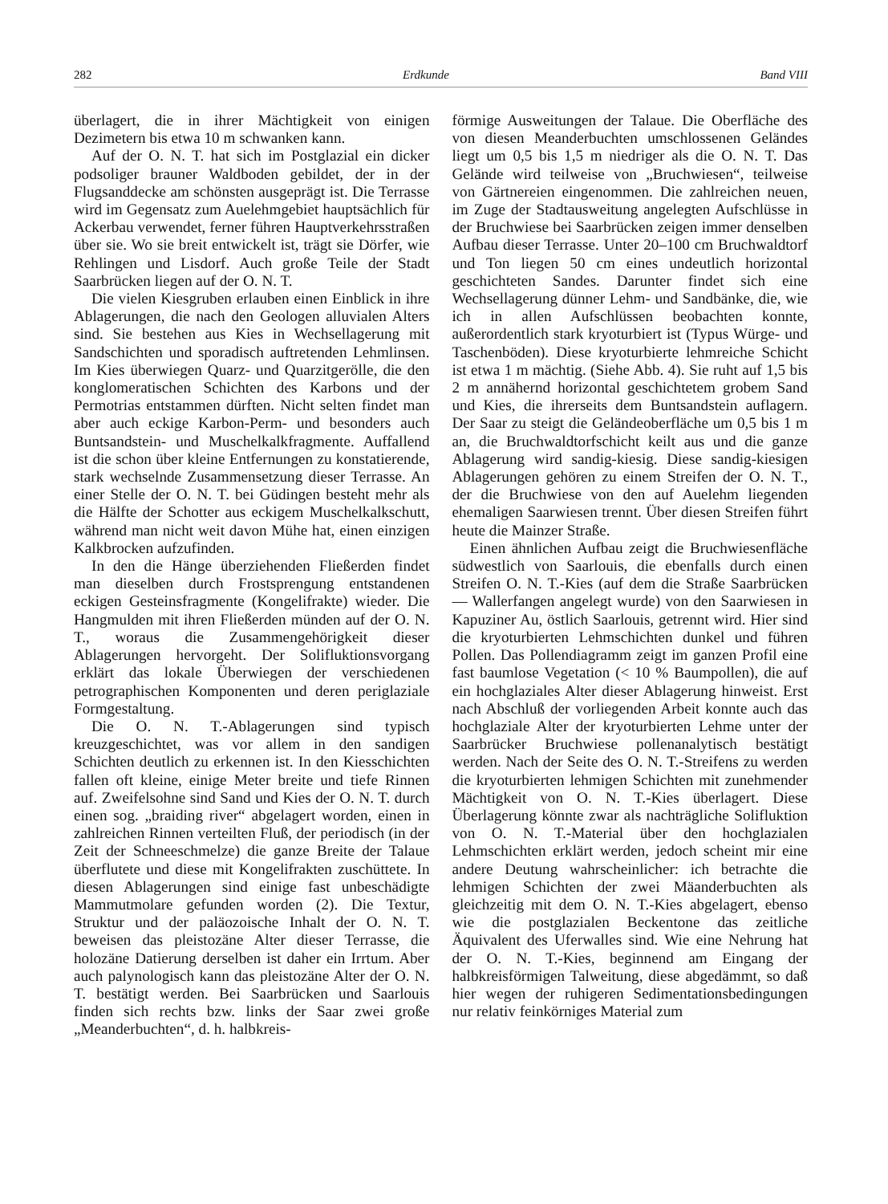282 Erdkunde Band VIII
überlagert, die in ihrer Mächtigkeit von einigen Dezimetern bis etwa 10 m schwanken kann.
Auf der O. N. T. hat sich im Postglazial ein dicker podsoliger brauner Waldboden gebildet, der in der Flugsanddecke am schönsten ausgeprägt ist. Die Terrasse wird im Gegensatz zum Auelehmgebiet hauptsächlich für Ackerbau verwendet, ferner führen Hauptverkehrsstraßen über sie. Wo sie breit entwickelt ist, trägt sie Dörfer, wie Rehlingen und Lisdorf. Auch große Teile der Stadt Saarbrücken liegen auf der O. N. T.
Die vielen Kiesgruben erlauben einen Einblick in ihre Ablagerungen, die nach den Geologen alluvialen Alters sind. Sie bestehen aus Kies in Wechsellagerung mit Sandschichten und sporadisch auftretenden Lehmlinsen. Im Kies überwiegen Quarz- und Quarzitgerölle, die den konglomeratischen Schichten des Karbons und der Permotrias entstammen dürften. Nicht selten findet man aber auch eckige Karbon-Perm- und besonders auch Buntsandstein- und Muschelkalkfragmente. Auffallend ist die schon über kleine Entfernungen zu konstatierende, stark wechselnde Zusammensetzung dieser Terrasse. An einer Stelle der O. N. T. bei Güdingen besteht mehr als die Hälfte der Schotter aus eckigem Muschelkalkschutt, während man nicht weit davon Mühe hat, einen einzigen Kalkbrocken aufzufinden.
In den die Hänge überziehenden Fließerden findet man dieselben durch Frostsprengung entstandenen eckigen Gesteinsfragmente (Kongelifrakte) wieder. Die Hangmulden mit ihren Fließerden münden auf der O. N. T., woraus die Zusammengehörigkeit dieser Ablagerungen hervorgeht. Der Solifluktionsvorgang erklärt das lokale Überwiegen der verschiedenen petrographischen Komponenten und deren periglaziale Formgestaltung.
Die O. N. T.-Ablagerungen sind typisch kreuzgeschichtet, was vor allem in den sandigen Schichten deutlich zu erkennen ist. In den Kiesschichten fallen oft kleine, einige Meter breite und tiefe Rinnen auf. Zweifelsohne sind Sand und Kies der O. N. T. durch einen sog. „braiding river“ abgelagert worden, einen in zahlreichen Rinnen verteilten Fluß, der periodisch (in der Zeit der Schneeschmelze) die ganze Breite der Talaue überflutete und diese mit Kongelifrakten zuschüttete. In diesen Ablagerungen sind einige fast unbeschädigte Mammutmolare gefunden worden (2). Die Textur, Struktur und der paläozoische Inhalt der O. N. T. beweisen das pleistozäne Alter dieser Terrasse, die holozäne Datierung derselben ist daher ein Irrtum. Aber auch palynologisch kann das pleistozäne Alter der O. N. T. bestätigt werden. Bei Saarbrücken und Saarlouis finden sich rechts bzw. links der Saar zwei große „Meanderbuchten“, d. h. halbkreis-
förmige Ausweitungen der Talaue. Die Oberfläche des von diesen Meanderbuchten umschlossenen Geländes liegt um 0,5 bis 1,5 m niedriger als die O. N. T. Das Gelände wird teilweise von „Bruchwiesen“, teilweise von Gärtnereien eingenommen. Die zahlreichen neuen, im Zuge der Stadtausweitung angelegten Aufschlüsse in der Bruchwiese bei Saarbrücken zeigen immer denselben Aufbau dieser Terrasse. Unter 20–100 cm Bruchwaldtorf und Ton liegen 50 cm eines undeutlich horizontal geschichteten Sandes. Darunter findet sich eine Wechsellagerung dünner Lehm- und Sandbänke, die, wie ich in allen Aufschlüssen beobachten konnte, außerordentlich stark kryoturbiert ist (Typus Würge- und Taschenböden). Diese kryoturbierte lehmreiche Schicht ist etwa 1 m mächtig. (Siehe Abb. 4). Sie ruht auf 1,5 bis 2 m annähernd horizontal geschichtetem grobem Sand und Kies, die ihrerseits dem Buntsandstein auflagern. Der Saar zu steigt die Geländeoberfläche um 0,5 bis 1 m an, die Bruchwaldtorfschicht keilt aus und die ganze Ablagerung wird sandig-kiesig. Diese sandig-kiesigen Ablagerungen gehören zu einem Streifen der O. N. T., der die Bruchwiese von den auf Auelehm liegenden ehemaligen Saarwiesen trennt. Über diesen Streifen führt heute die Mainzer Straße.
Einen ähnlichen Aufbau zeigt die Bruchwiesenfläche südwestlich von Saarlouis, die ebenfalls durch einen Streifen O. N. T.-Kies (auf dem die Straße Saarbrücken — Wallerfangen angelegt wurde) von den Saarwiesen in Kapuziner Au, östlich Saarlouis, getrennt wird. Hier sind die kryoturbierten Lehmschichten dunkel und führen Pollen. Das Pollendiagramm zeigt im ganzen Profil eine fast baumlose Vegetation (< 10 % Baumpollen), die auf ein hochglaziales Alter dieser Ablagerung hinweist. Erst nach Abschluß der vorliegenden Arbeit konnte auch das hochglaziale Alter der kryoturbierten Lehme unter der Saarbrücker Bruchwiese pollenanalytisch bestätigt werden. Nach der Seite des O. N. T.-Streifens zu werden die kryoturbierten lehmigen Schichten mit zunehmender Mächtigkeit von O. N. T.-Kies überlagert. Diese Überlagerung könnte zwar als nachträgliche Solifluktion von O. N. T.-Material über den hochglazialen Lehmschichten erklärt werden, jedoch scheint mir eine andere Deutung wahrscheinlicher: ich betrachte die lehmigen Schichten der zwei Mäanderbuchten als gleichzeitig mit dem O. N. T.-Kies abgelagert, ebenso wie die postglazialen Beckentone das zeitliche Äquivalent des Uferwalles sind. Wie eine Nehrung hat der O. N. T.-Kies, beginnend am Eingang der halbkreisförmigen Talweitung, diese abgedämmt, so daß hier wegen der ruhigeren Sedimentationsbedingungen nur relativ feinkörniges Material zum